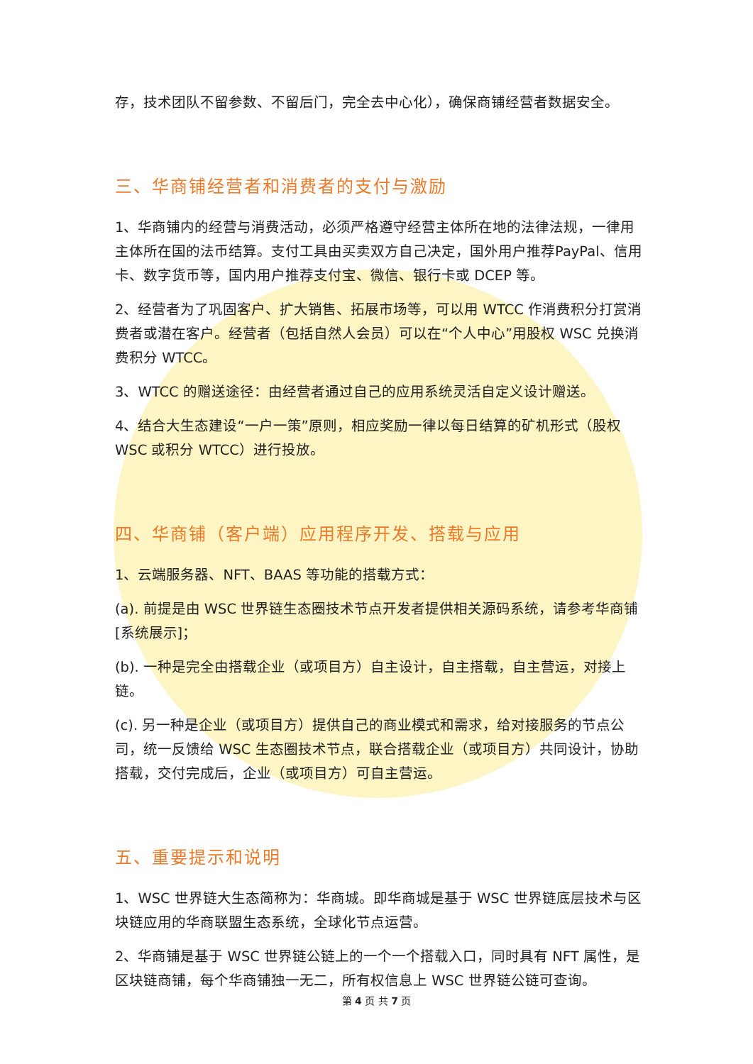存，技术团队不留参数、不留后门，完全去中心化），确保商铺经营者数据安全。
三、华商铺经营者和消费者的支付与激励
1、华商铺内的经营与消费活动，必须严格遵守经营主体所在地的法律法规，一律用主体所在国的法币结算。支付工具由买卖双方自己决定，国外用户推荐PayPal、信用卡、数字货币等，国内用户推荐支付宝、微信、银行卡或 DCEP 等。
2、经营者为了巩固客户、扩大销售、拓展市场等，可以用 WTCC 作消费积分打赏消费者或潜在客户。经营者（包括自然人会员）可以在“个人中心”用股权 WSC 兑换消费积分 WTCC。
3、WTCC 的赠送途径：由经营者通过自己的应用系统灵活自定义设计赠送。
4、结合大生态建设“一户一策”原则，相应奖励一律以每日结算的矿机形式（股权 WSC 或积分 WTCC）进行投放。
四、华商铺（客户端）应用程序开发、搭载与应用
1、云端服务器、NFT、BAAS 等功能的搭载方式：
(a). 前提是由 WSC 世界链生态圈技术节点开发者提供相关源码系统，请参考华商铺[系统展示]；
(b). 一种是完全由搭载企业（或项目方）自主设计，自主搭载，自主营运，对接上链。
(c). 另一种是企业（或项目方）提供自己的商业模式和需求，给对接服务的节点公司，统一反馈给 WSC 生态圈技术节点，联合搭载企业（或项目方）共同设计，协助搭载，交付完成后，企业（或项目方）可自主营运。
五、重要提示和说明
1、WSC 世界链大生态简称为：华商城。即华商城是基于 WSC 世界链底层技术与区块链应用的华商联盟生态系统，全球化节点运营。
2、华商铺是基于 WSC 世界链公链上的一个一个搭载入口，同时具有 NFT 属性，是区块链商铺，每个华商铺独一无二，所有权信息上 WSC 世界链公链可查询。
第 4 页 共 7 页